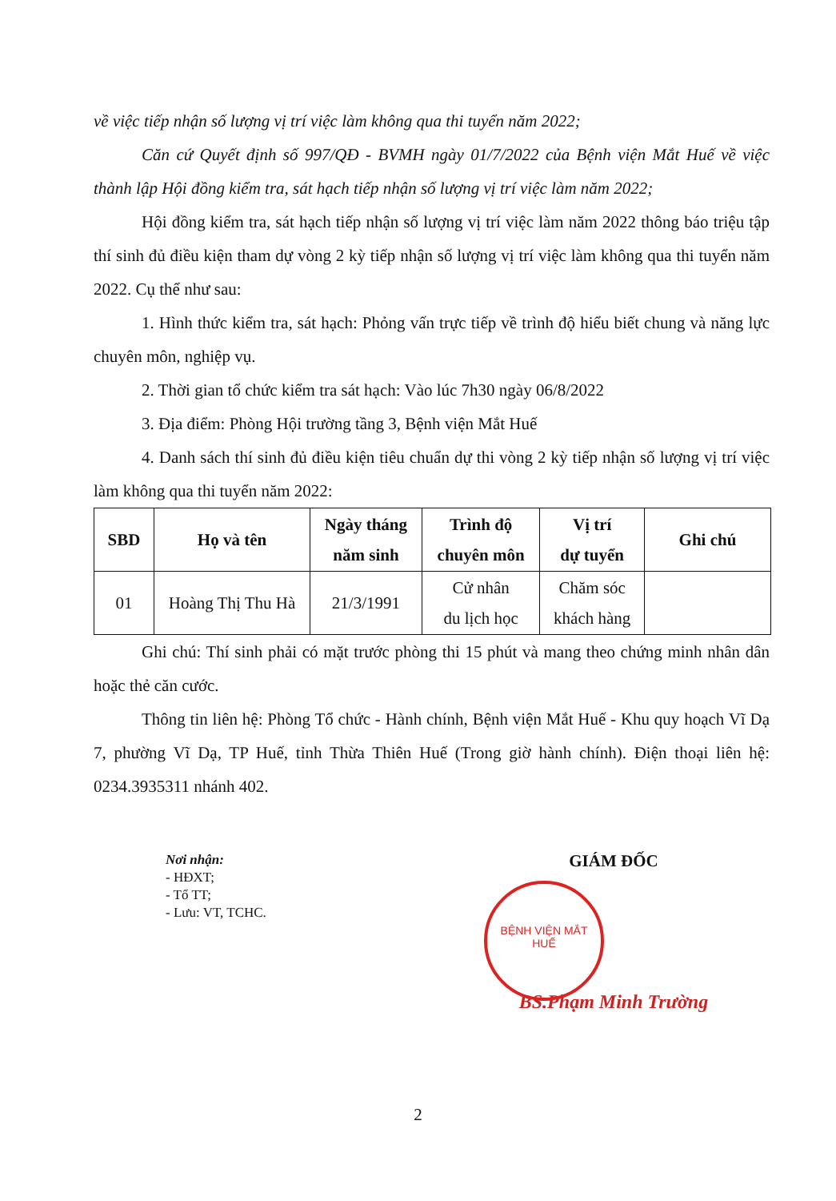về việc tiếp nhận số lượng vị trí việc làm không qua thi tuyển năm 2022;
Căn cứ Quyết định số 997/QĐ - BVMH ngày 01/7/2022 của Bệnh viện Mắt Huế về việc thành lập Hội đồng kiểm tra, sát hạch tiếp nhận số lượng vị trí việc làm năm 2022;
Hội đồng kiểm tra, sát hạch tiếp nhận số lượng vị trí việc làm năm 2022 thông báo triệu tập thí sinh đủ điều kiện tham dự vòng 2 kỳ tiếp nhận số lượng vị trí việc làm không qua thi tuyển năm 2022. Cụ thể như sau:
1. Hình thức kiểm tra, sát hạch: Phỏng vấn trực tiếp về trình độ hiểu biết chung và năng lực chuyên môn, nghiệp vụ.
2. Thời gian tổ chức kiểm tra sát hạch: Vào lúc 7h30 ngày 06/8/2022
3. Địa điểm: Phòng Hội trường tầng 3, Bệnh viện Mắt Huế
4. Danh sách thí sinh đủ điều kiện tiêu chuẩn dự thi vòng 2 kỳ tiếp nhận số lượng vị trí việc làm không qua thi tuyển năm 2022:
| SBD | Họ và tên | Ngày tháng năm sinh | Trình độ chuyên môn | Vị trí dự tuyển | Ghi chú |
| --- | --- | --- | --- | --- | --- |
| 01 | Hoàng Thị Thu Hà | 21/3/1991 | Cử nhân du lịch học | Chăm sóc khách hàng | |
Ghi chú: Thí sinh phải có mặt trước phòng thi 15 phút và mang theo chứng minh nhân dân hoặc thẻ căn cước.
Thông tin liên hệ: Phòng Tổ chức - Hành chính, Bệnh viện Mắt Huế - Khu quy hoạch Vĩ Dạ 7, phường Vĩ Dạ, TP Huế, tỉnh Thừa Thiên Huế (Trong giờ hành chính). Điện thoại liên hệ: 0234.3935311 nhánh 402.
Nơi nhận:
- HĐXT;
- Tổ TT;
- Lưu: VT, TCHC.
GIÁM ĐỐC
BS.Phạm Minh Trường
BỆNH VIỆN MẮT
HUẾ
2